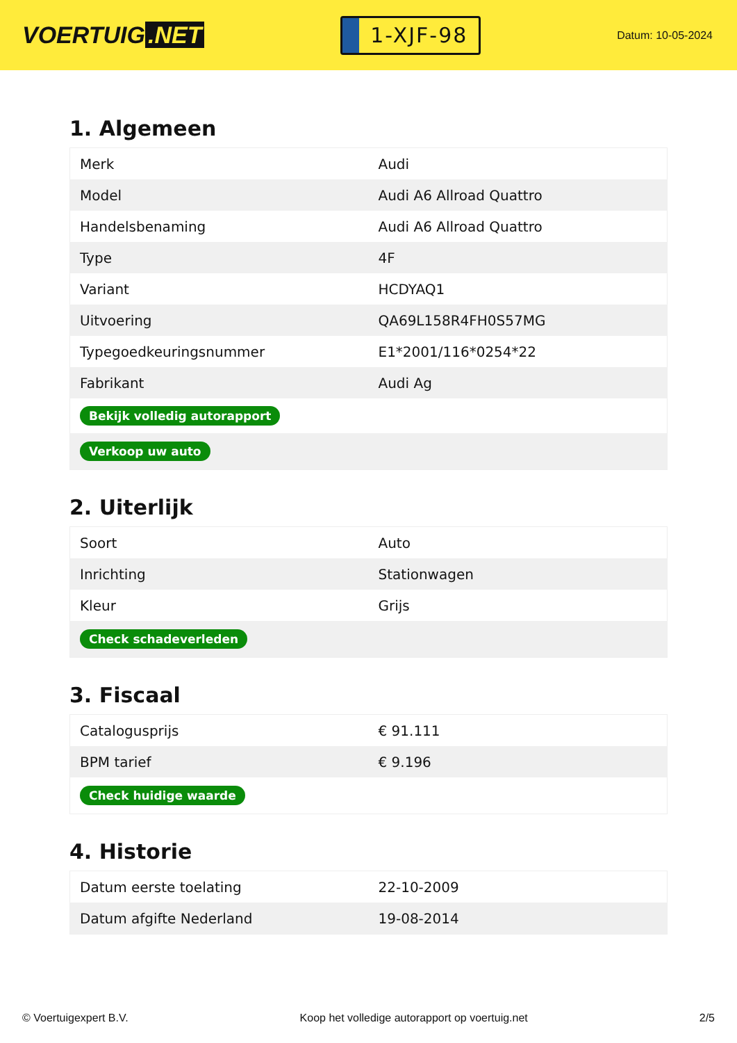VOERTUIG.NET
1-XJF-98
Datum: 10-05-2024
1. Algemeen
| Merk | Audi |
| Model | Audi A6 Allroad Quattro |
| Handelsbenaming | Audi A6 Allroad Quattro |
| Type | 4F |
| Variant | HCDYAQ1 |
| Uitvoering | QA69L158R4FH0S57MG |
| Typegoedkeuringsnummer | E1*2001/116*0254*22 |
| Fabrikant | Audi Ag |
| Bekijk volledig autorapport | |
| Verkoop uw auto | |
2. Uiterlijk
| Soort | Auto |
| Inrichting | Stationwagen |
| Kleur | Grijs |
| Check schadeverleden | |
3. Fiscaal
| Catalogusprijs | € 91.111 |
| BPM tarief | € 9.196 |
| Check huidige waarde | |
4. Historie
| Datum eerste toelating | 22-10-2009 |
| Datum afgifte Nederland | 19-08-2014 |
© Voertuigexpert B.V. Koop het volledige autorapport op voertuig.net 2/5